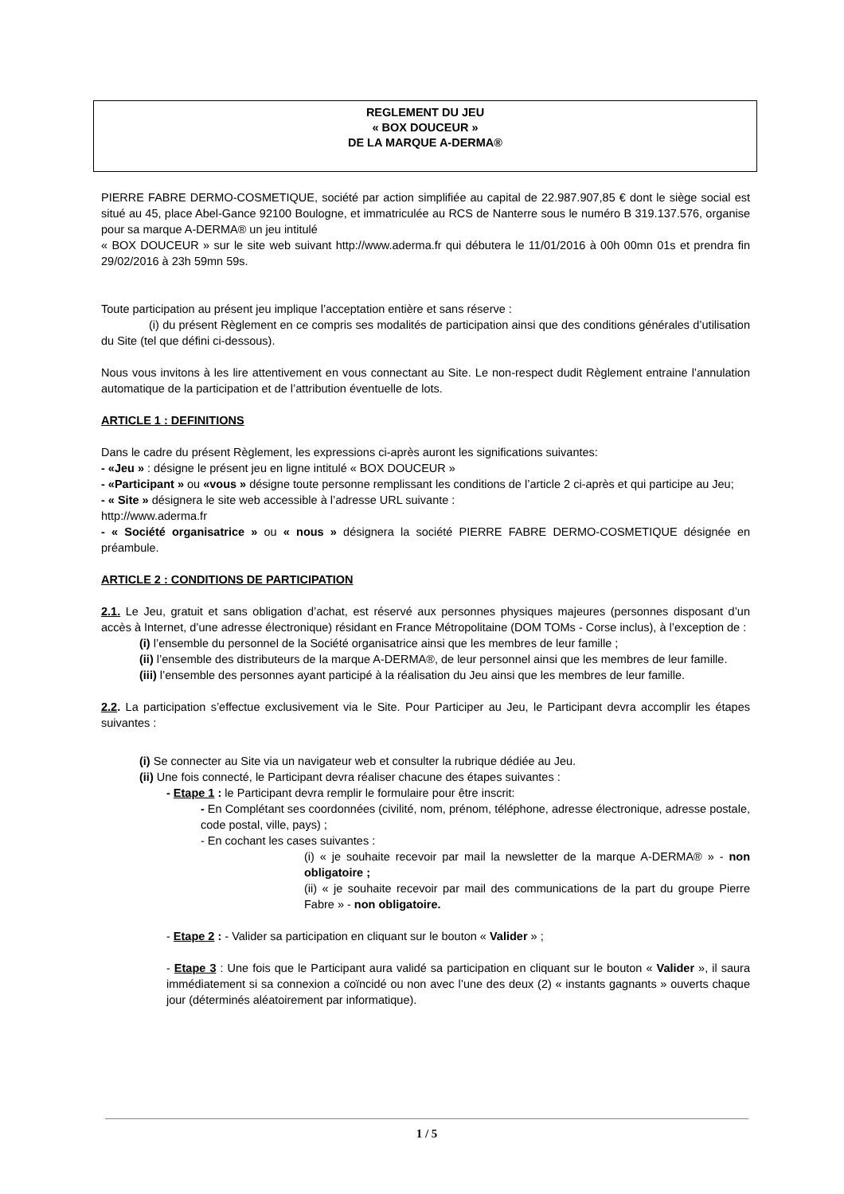REGLEMENT DU JEU
« BOX DOUCEUR »
DE LA MARQUE A-DERMA®
PIERRE FABRE DERMO-COSMETIQUE, société par action simplifiée au capital de 22.987.907,85 € dont le siège social est situé au 45, place Abel-Gance 92100 Boulogne, et immatriculée au RCS de Nanterre sous le numéro B 319.137.576, organise pour sa marque A-DERMA® un jeu intitulé
« BOX DOUCEUR » sur le site web suivant http://www.aderma.fr qui débutera le 11/01/2016 à 00h 00mn 01s et prendra fin 29/02/2016 à 23h 59mn 59s.
Toute participation au présent jeu implique l’acceptation entière et sans réserve :
(i) du présent Règlement en ce compris ses modalités de participation ainsi que des conditions générales d’utilisation du Site (tel que défini ci-dessous).
Nous vous invitons à les lire attentivement en vous connectant au Site. Le non-respect dudit Règlement entraine l’annulation automatique de la participation et de l’attribution éventuelle de lots.
ARTICLE 1 : DEFINITIONS
Dans le cadre du présent Règlement, les expressions ci-après auront les significations suivantes:
- «Jeu » : désigne le présent jeu en ligne intitulé « BOX DOUCEUR »
- «Participant » ou «vous » désigne toute personne remplissant les conditions de l’article 2 ci-après et qui participe au Jeu;
- « Site » désignera le site web accessible à l’adresse URL suivante :
http://www.aderma.fr
- « Société organisatrice » ou « nous » désignera la société PIERRE FABRE DERMO-COSMETIQUE désignée en préambule.
ARTICLE 2 : CONDITIONS DE PARTICIPATION
2.1. Le Jeu, gratuit et sans obligation d’achat, est réservé aux personnes physiques majeures (personnes disposant d’un accès à Internet, d’une adresse électronique) résidant en France Métropolitaine (DOM TOMs - Corse inclus), à l’exception de :
(i) l’ensemble du personnel de la Société organisatrice ainsi que les membres de leur famille ;
(ii) l’ensemble des distributeurs de la marque A-DERMA®, de leur personnel ainsi que les membres de leur famille.
(iii) l’ensemble des personnes ayant participé à la réalisation du Jeu ainsi que les membres de leur famille.
2.2. La participation s’effectue exclusivement via le Site. Pour Participer au Jeu, le Participant devra accomplir les étapes suivantes :
(i) Se connecter au Site via un navigateur web et consulter la rubrique dédiée au Jeu.
(ii) Une fois connecté, le Participant devra réaliser chacune des étapes suivantes :
- Etape 1 : le Participant devra remplir le formulaire pour être inscrit:
- En Complétant ses coordonnées (civilité, nom, prénom, téléphone, adresse électronique, adresse postale, code postal, ville, pays) ;
- En cochant les cases suivantes :
(i) « je souhaite recevoir par mail la newsletter de la marque A-DERMA® » - non obligatoire ;
(ii) « je souhaite recevoir par mail des communications de la part du groupe Pierre Fabre » - non obligatoire.
- Etape 2 : - Valider sa participation en cliquant sur le bouton « Valider » ;
- Etape 3 : Une fois que le Participant aura validé sa participation en cliquant sur le bouton « Valider », il saura immédiatement si sa connexion a coïncidé ou non avec l’une des deux (2) « instants gagnants » ouverts chaque jour (déterminés aléatoirement par informatique).
1 / 5